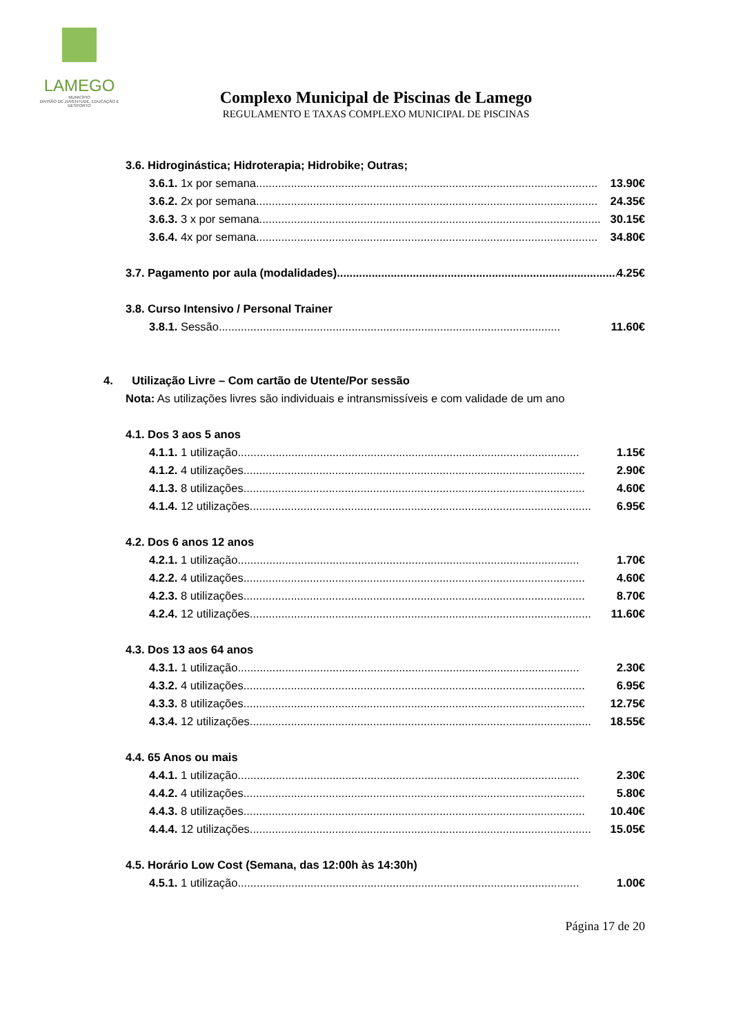LAMEGO
MUNICÍPIO
DIVISÃO DE JUVENTUDE, EDUCAÇÃO E DESPORTO
Complexo Municipal de Piscinas de Lamego
REGULAMENTO E TAXAS COMPLEXO MUNICIPAL DE PISCINAS
3.6. Hidroginástica; Hidroterapia; Hidrobike; Outras;
3.6.1. 1x por semana ............................................................................................................ 13.90€
3.6.2. 2x por semana............................................................................................................ 24.35€
3.6.3. 3 x por semana ............................................................................................................ 30.15€
3.6.4. 4x por semana ............................................................................................................ 34.80€
3.7. Pagamento por aula (modalidades) .......................................................................................... 4.25€
3.8. Curso Intensivo / Personal Trainer
3.8.1. Sessão ............................................................................................................ 11.60€
4. Utilização Livre – Com cartão de Utente/Por sessão
Nota: As utilizações livres são individuais e intransmissíveis e com validade de um ano
4.1. Dos 3 aos 5 anos
4.1.1. 1 utilização............................................................................................................ 1.15€
4.1.2. 4 utilizações ............................................................................................................ 2.90€
4.1.3. 8 utilizações ............................................................................................................ 4.60€
4.1.4. 12 utilizações............................................................................................................ 6.95€
4.2. Dos 6 anos 12 anos
4.2.1. 1 utilização............................................................................................................ 1.70€
4.2.2. 4 utilizações ............................................................................................................ 4.60€
4.2.3. 8 utilizações ............................................................................................................ 8.70€
4.2.4. 12 utilizações............................................................................................................ 11.60€
4.3. Dos 13 aos 64 anos
4.3.1. 1 utilização............................................................................................................ 2.30€
4.3.2. 4 utilizações ............................................................................................................ 6.95€
4.3.3. 8 utilizações............................................................................................................ 12.75€
4.3.4. 12 utilizações ............................................................................................................ 18.55€
4.4. 65 Anos ou mais
4.4.1. 1 utilização............................................................................................................ 2.30€
4.4.2. 4 utilizações ............................................................................................................ 5.80€
4.4.3. 8 utilizações............................................................................................................ 10.40€
4.4.4. 12 utilizações............................................................................................................ 15.05€
4.5. Horário Low Cost (Semana, das 12:00h às 14:30h)
4.5.1. 1 utilização............................................................................................................ 1.00€
Página 17 de 20